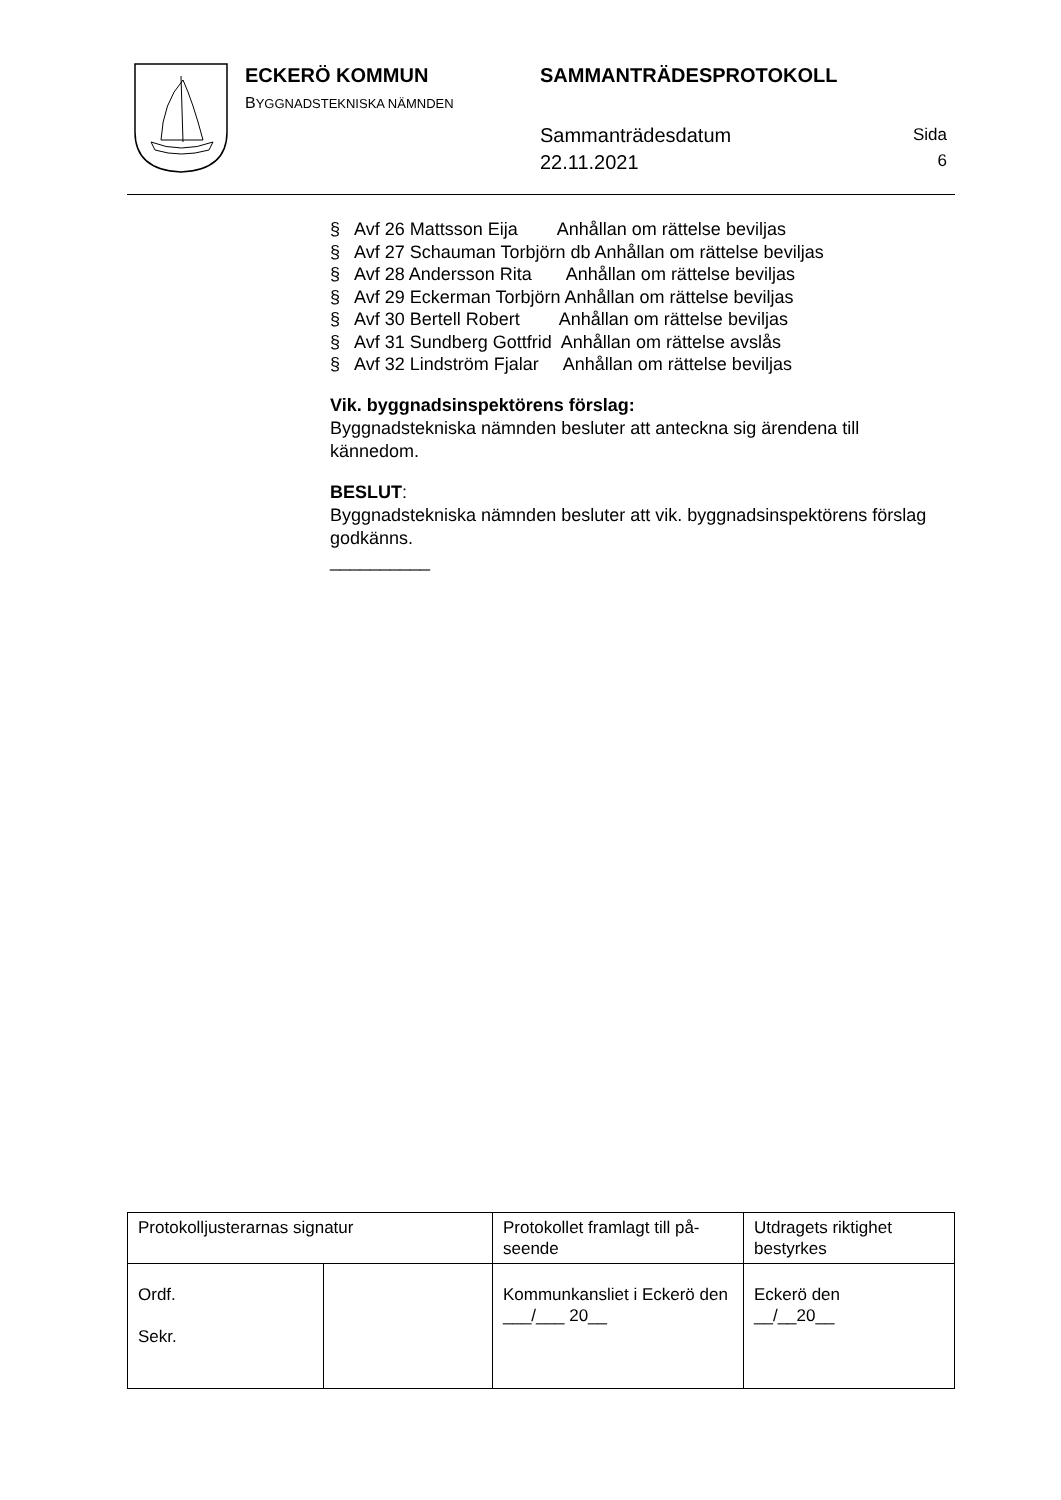ECKERÖ KOMMUN
BYGGNADSTEKNISKA NÄMNDEN
SAMMANTRÄDESPROTOKOLL
Sammanträdesdatum
22.11.2021
Sida
6
§ Avf 26 Mattsson Eija Anhållan om rättelse beviljas
§ Avf 27 Schauman Torbjörn db Anhållan om rättelse beviljas
§ Avf 28 Andersson Rita Anhållan om rättelse beviljas
§ Avf 29 Eckerman Torbjörn Anhållan om rättelse beviljas
§ Avf 30 Bertell Robert Anhållan om rättelse beviljas
§ Avf 31 Sundberg Gottfrid Anhållan om rättelse avslås
§ Avf 32 Lindström Fjalar Anhållan om rättelse beviljas
Vik. byggnadsinspektörens förslag:
Byggnadstekniska nämnden besluter att anteckna sig ärendena till kännedom.
BESLUT:
Byggnadstekniska nämnden besluter att vik. byggnadsinspektörens förslag godkänns.
__________
| Protokolljusterarnas signatur | | Protokollet framlagt till på-seende | Utdragets riktighet bestyrkes |
| Ordf. Sekr. | | Kommunkansliet i Eckerö den ___/___ 20__ | Eckerö den __/__20__ |